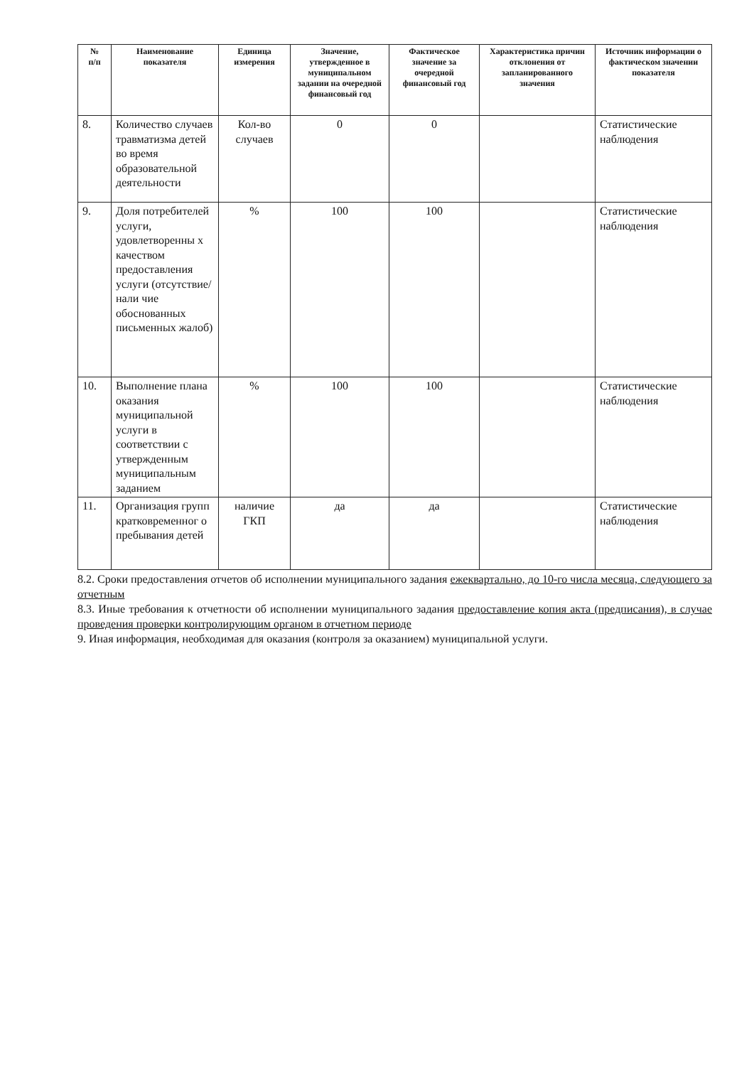| № п/п | Наименование показателя | Единица измерения | Значение, утвержденное в муниципальном задании на очередной финансовый год | Фактическое значение за очередной финансовый год | Характеристика причин отклонения от запланированного значения | Источник информации о фактическом значении показателя |
| --- | --- | --- | --- | --- | --- | --- |
| 8. | Количество случаев травматизма детей во время образовательной деятельности | Кол-во случаев | 0 | 0 | | Статистические наблюдения |
| 9. | Доля потребителей услуги, удовлетворенны х качеством предоставления услуги (отсутствие/нали чие обоснованных письменных жалоб) | % | 100 | 100 | | Статистические наблюдения |
| 10. | Выполнение плана оказания муниципальной услуги в соответствии с утвержденным муниципальным заданием | % | 100 | 100 | | Статистические наблюдения |
| 11. | Организация групп кратковременног о пребывания детей | наличие ГКП | да | да | | Статистические наблюдения |
8.2. Сроки предоставления отчетов об исполнении муниципального задания ежеквартально, до 10-го числа месяца, следующего за отчетным
8.3. Иные требования к отчетности об исполнении муниципального задания предоставление копия акта (предписания), в случае проведения проверки контролирующим органом в отчетном периоде
9. Иная информация, необходимая для оказания (контроля за оказанием) муниципальной услуги.